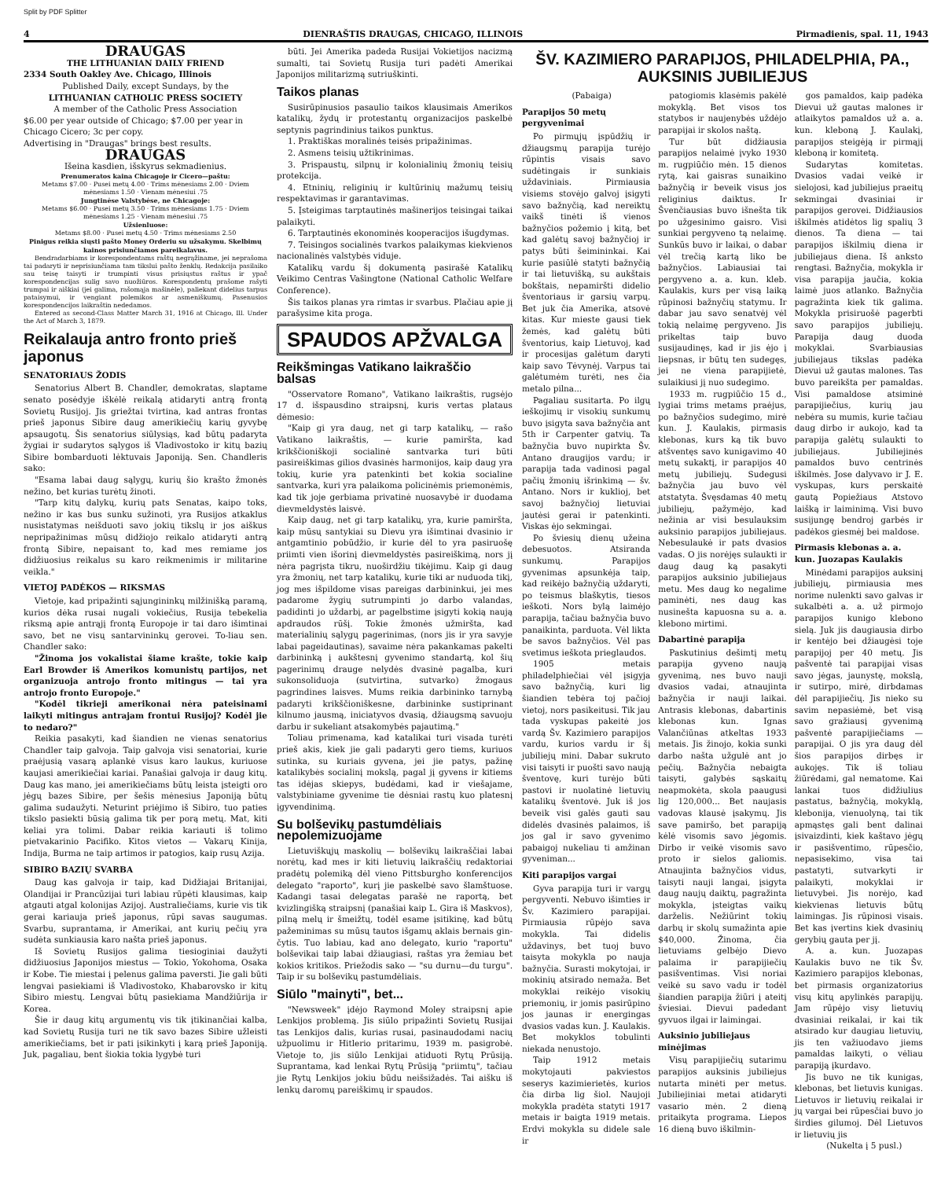Split by PDF Splitter
4 DIENRAŠTIS DRAUGAS, CHICAGO, ILLINOIS Pirmadienis, spal. 11, 1943
DRAUGAS
THE LITHUANIAN DAILY FRIEND
2334 South Oakley Ave. Chicago, Illinois
Published Daily, except Sundays, by the
LITHUANIAN CATHOLIC PRESS SOCIETY
A member of the Catholic Press Association
$6.00 per year outside of Chicago; $7.00 per year in Chicago Cicero; 3c per copy.
Advertising in "Draugas" brings best results.
DRAUGAS
Išeina kasdien, išskyrus sekmadienius.
Prenumeratos kaina Chicagoje ir Cicero—paštu:
Metams $7.00 · Pusei metų 4.00 · Trims mėnesiams 2.00 · Dviem mėnesiams 1.50 · Vienam mėnesiui .75
Jungtinėse Valstybėse, ne Chicagoje:
Metams $6.00 · Pusei metų 3.50 · Trims mėnesiams 1.75 · Dviem mėnesiams 1.25 · Vienam mėnesiui .75
Užsienluose:
Metams $8.00 · Pusei metų 4.50 · Trims mėnesiams 2.50
Pinigus reikia siųsti pašto Money Orderiu su užsakymu. Skelbimų kainos prisiunčiamos pareikalavus.
Bendradarbiams ir korespondentams raštų negrąžiname, jei neprašoma tai padaryti ir neprisiunčiama tam tikslui pašto ženklų. Redakcija pasilaiko sau teisę taisyti ir trumpinti visus prisiųstus raštus ir ypač korespondencijas sulig savo nuožiūros. Korespondentų prašome rašyti trumpai ir aiškiai (jei galima, rašomąja mašinėle), paliekant didelius tarpus pataisymui, ir vengiant polemikos ar asmeniškumų. Pasenusios korespondencijos laikraštin nededamos.
Entered as second-Class Matter March 31, 1916 at Chicago, Ill. Under the Act of March 3, 1879.
Reikalauja antro fronto prieš japonus
SENATORIAUS ŽODIS
Senatorius Albert B. Chandler, demokratas, slaptame senato posėdyje iškėlė reikalą atidaryti antrą frontą Sovietų Rusijoj. Jis griežtai tvirtina, kad antras frontas prieš japonus Sibire daug amerikiečių karių gyvybę apsaugotų. Šis senatorius siūlysiąs, kad būtų padaryta žygiai ir sudarytos sąlygos iš Vladivostoko ir kitų bazių Sibire bombarduoti lėktuvais Japoniją. Sen. Chandleris sako:
"Esama labai daug sąlygų, kurių šio krašto žmonės nežino, bet kurias turėtų žinoti.
"Tarp kitų dalykų, kurių pats Senatas, kaipo toks, nežino ir kas bus sunku sužinoti, yra Rusijos atkaklus nusistatymas neišduoti savo jokių tikslų ir jos aiškus nepripažinimas mūsų didžiojo reikalo atidaryti antrą frontą Sibire, nepaisant to, kad mes remiame jos didžiuosius reikalus su karo reikmenimis ir militarine veikla."
VIETOJ PADĖKOS — RIKSMAS
Vietoje, kad pripažinti sąjungininkų milžinišką paramą, kurios dėka rusai nugali vokiečius, Rusija tebekelia riksmą apie antrąjį frontą Europoje ir tai daro išimtinai savo, bet ne visų santarvininkų gerovei. To-liau sen. Chandler sako:
"Žinoma jos vokalistai šiame krašte, tokie kaip Earl Browder iš Amerikos komunistų partijos, net organizuoja antrojo fronto mitingus — tai yra antrojo fronto Europoje."
"Kodėl tikrieji amerikonai nėra pateisinami laikyti mitingus antrajam frontui Rusijoj? Kodėl jie to nedaro?"
Reikia pasakyti, kad šiandien ne vienas senatorius Chandler taip galvoja. Taip galvoja visi senatoriai, kurie praėjusią vasarą aplankė visus karo laukus, kuriuose kaujasi amerikiečiai kariai. Panašiai galvoja ir daug kitų. Daug kas mano, jei amerikiečiams būtų leista įsteigti oro jėgų bazes Sibire, per šešis mėnesius Japoniją būtų galima sudaužyti. Neturint priėjimo iš Sibiro, tuo paties tikslo pasiekti būsią galima tik per porą metų. Mat, kiti keliai yra tolimi. Dabar reikia kariauti iš tolimo pietvakarinio Pacifiko. Kitos vietos — Vakarų Kinija, Indija, Burma ne taip artimos ir patogios, kaip rusų Azija.
SIBIRO BAZIŲ SVARBA
Daug kas galvoja ir taip, kad Didžiajai Britanijai, Olandijai ir Prancūzijai turi labiau rūpėti klausimas, kaip atgauti atgal kolonijas Azijoj. Australiečiams, kurie vis tik gerai kariauja prieš japonus, rūpi savas saugumas. Svarbu, suprantama, ir Amerikai, ant kurių pečių yra sudėta sunkiausia karo našta prieš japonus.
Iš Sovietų Rusijos galima tiesioginiai daužyti didžiuosius Japonijos miestus — Tokio, Yokohoma, Osaka ir Kobe. Tie miestai į pelenus galima paversti. Jie gali būti lengvai pasiekiami iš Vladivostoko, Khabarovsko ir kitų Sibiro miestų. Lengvai būtų pasiekiama Mandžiūrija ir Korea.
Šie ir daug kitų argumentų vis tik įtikinančiai kalba, kad Sovietų Rusija turi ne tik savo bazes Sibire užleisti amerikiečiams, bet ir pati įsikinkyti į karą prieš Japoniją. Juk, pagaliau, bent šiokia tokia lygybė turi
būti. Jei Amerika padeda Rusijai Vokietijos nacizmą sumalti, tai Sovietų Rusija turi padėti Amerikai Japonijos militarizmą sutriuškinti.
Taikos planas
Susirūpinusios pasaulio taikos klausimais Amerikos katalikų, žydų ir protestantų organizacijos paskelbė septynis pagrindinius taikos punktus.
1. Praktiškas moralinės teisės pripažinimas.
2. Asmens teisių užtikrinimas.
3. Prispaustų, silpnų ir kolonialinių žmonių teisių protekcija.
4. Etninių, religinių ir kultūrinių mažumų teisių respektavimas ir garantavimas.
5. Įsteigimas tarptautinės mašinerijos teisingai taikai palaikyti.
6. Tarptautinės ekonominės kooperacijos išugdymas.
7. Teisingos socialinės tvarkos palaikymas kiekvienos nacionalinės valstybės viduje.
Katalikų vardu šį dokumentą pasirašė Katalikų Veikimo Centras Vašingtone (National Catholic Welfare Conference).
Šis taikos planas yra rimtas ir svarbus. Plačiau apie jį parašysime kita proga.
SPAUDOS APŽVALGA
Reikšmingas Vatikano laikraščio balsas
"Osservatore Romano", Vatikano laikraštis, rugsėjo 17 d. išspausdino straipsnį, kuris vertas plataus dėmesio:
"Kaip gi yra daug, net gi tarp katalikų, — rašo Vatikano laikraštis, — kurie pamiršta, kad krikščioniškoji socialinė santvarka turi būti pasireiškimas gilios dvasinės harmonijos, kaip daug yra tokių, kurie yra patenkinti bet kokia socialine santvarka, kuri yra palaikoma policinėmis priemonėmis, kad tik joje gerbiama privatinė nuosavybė ir duodama dievmeldystės laisvė.
Kaip daug, net gi tarp katalikų, yra, kurie pamiršta, kaip mūsų santykiai su Dievu yra išimtinai dvasinio ir antgamtinio pobūdžio, ir kurie dėl to yra pasiruošę priimti vien išorinį dievmeldystės pasireiškimą, nors jį nėra pagrįsta tikru, nuoširdžiu tikėjimu. Kaip gi daug yra žmonių, net tarp katalikų, kurie tiki ar nuduoda tikį, jog mes išpildome visas pareigas darbininkui, jei mes padarome žygių sutrumpinti jo darbo valandas, padidinti jo uždarbį, ar pagelbstime įsigyti kokią naują apdraudos rūšį. Tokie žmonės užmiršta, kad materialinių sąlygų pagerinimas, (nors jis ir yra savyje labai pageidautinas), savaime nėra pakankamas pakelti darbininką į aukštesnį gyvenimo standartą, kol šių pagerinimų drauge nelydės dvasinė pagalba, kuri sukonsoliduoja (sutvirtina, sutvarko) žmogaus pagrindines laisves. Mums reikia darbininko tarnybą padaryti krikščioniškesne, darbininke sustiprinant kilnumo jausmą, iniciatyvos dvasią, džiaugsmą savuoju darbu ir sukeliant atsakomybės pajautimą."
Toliau primenama, kad katalikai turi visada turėti prieš akis, kiek jie gali padaryti gero tiems, kuriuos sutinka, su kuriais gyvena, jei jie patys, pažinę katalikybės socialinį mokslą, pagal jį gyvens ir kitiems tas idėjas skiepys, budėdami, kad ir viešajame, valstybiniame gyvenime tie dėsniai rastų kuo platesnį įgyvendinimą.
Su bolševikų pastumdėliais nepolemizuojame
Lietuviškųjų maskolių — bolševikų laikraščiai labai norėtų, kad mes ir kiti lietuvių laikraščių redaktoriai pradėtų polemiką dėl vieno Pittsburgho konferencijos delegato "raporto", kurį jie paskelbė savo šlamštuose. Kadangi tasai delegatas parašė ne raportą, bet kvizlingišką straipsnį (panašiai kaip L. Gira iš Maskvos), pilną melų ir šmeižtų, todėl esame įsitikinę, kad būtų pažeminimas su mūsų tautos išgamų aklais bernais gin-čytis. Tuo labiau, kad ano delegato, kurio "raportu" bolševikai taip labai džiaugiasi, raštas yra žemiau bet kokios kritikos. Priežodis sako — "su durnu—du turgu". Taip ir su bolševikų pastumdėliais.
Siūlo "mainyti", bet...
"Newsweek" įdėjo Raymond Moley straipsnį apie Lenkijos problemą. Jis siūlo pripažinti Sovietų Rusijai tas Lenkijos dalis, kurias rusai, pasinaudodami nacių užpuolimu ir Hitlerio pritarimu, 1939 m. pasigrobė. Vietoje to, jis siūlo Lenkijai atiduoti Rytų Prūsiją. Suprantama, kad lenkai Rytų Prūsiją "priimtų", tačiau jie Rytų Lenkijos jokiu būdu neišsižadės. Tai aišku iš lenkų daromų pareiškimų ir spaudos.
ŠV. KAZIMIERO PARAPIJOS, PHILADELPHIA, PA., AUKSINIS JUBILIEJUS
(Pabaiga)
Parapijos 50 metų pergyvenimai
Po pirmųjų įspūdžių ir džiaugsmų parapija turėjo rūpintis visais savo sudėtingais ir sunkiais uždaviniais. Pirmiausia visiems stovėjo galvoj įsigyti savo bažnyčią, kad nereiktų vaikš tinėti iš vienos bažnyčios požemio į kitą, bet kad galėtų savoj bažnyčioj ir patys būti šeimininkai. Kai kurie pasiūlė statyti bažnyčią ir tai lietuvišką, su aukštais bokštais, nepamiršti didelio šventoriaus ir garsių varpų. Bet juk čia Amerika, atsovė kitas. Kur mieste gausi tiek žemės, kad galėtų būti šventorius, kaip Lietuvoj, kad ir procesijas galėtum daryti kaip savo Tėvynėj. Varpus tai galėtumėm turėti, nes čia metalo pilna...
Pagaliau susitarta. Po ilgų ieškojimų ir visokių sunkumų buvo įsigyta sava bažnyčia ant 5th ir Carpenter gatvių. Ta bažnyčia buvo nupirkta Šv. Antano draugijos vardu; ir parapija tada vadinosi pagal pačių žmonių išrinkimą — šv. Antano. Nors ir kuklioj, bet savoj bažnyčioj lietuviai jautėsi gerai ir patenkinti. Viskas ėjo sekmingai.
Po šviesių dienų užeina debesuotos. Atsiranda sunkumų. Parapijos gyvenimas apsunkėja taip, kad reikėjo bažnyčią uždaryti, po teismus blaškytis, tiesos ieškoti. Nors bylą laimėjo parapija, tačiau bažnyčia buvo panaikinta, parduota. Vėl likta be savos bažnyčios. Vėl pas svetimus ieškota prieglaudos.
1905 metais philadelphiečiai vėl įsigyja savo bažnyčią, kuri lig šiandien tebėra toj pačioj vietoj, nors pasikeitusi. Tik jau tada vyskupas pakeitė jos vardą Šv. Kazimiero parapijos vardu, kurios vardu ir šį jubiliejų mini. Dabar sukruto visi taisyti ir puošti savo naują šventovę, kuri turėjo būti pastovi ir nuolatinė lietuvių katalikų šventovė. Juk iš jos beveik visi galės gauti sau didelės dvasinės palaimos, iš jos gal ir savo gyvenimo pabaigoj nukeliau ti amžinan gyveniman...
Kiti parapijos vargai
Gyva parapija turi ir vargų pergyventi. Nebuvo išimties ir Šv. Kazimiero parapijai. Pirmiausia rūpėjo sava mokykla. Tai didelis uždavinys, bet tuoj buvo taisyta mokykla po nauja bažnyčia. Surasti mokytojai, ir mokinių atsirado nemaža. Bet mokyklai reikėjo visokių priemonių, ir jomis pasirūpino jos jaunas ir energingas dvasios vadas kun. J. Kaulakis. Bet mokyklos tobulinti niekada nenustojo.
Taip 1912 metais mokytojauti pakviestos seserys kazimierietės, kurios čia dirba lig šiol. Naujoji mokykla pradėta statyti 1917 metais ir baigta 1919 metais. Erdvi mokykla su didele sale ir
patogiomis klasėmis pakėlė mokyklą. Bet visos tos statybos ir naujenybės uždėjo parapijai ir skolos naštą.
Tur būt didžiausia parapijos nelaimė įvyko 1930 m. rugpiūčio mėn. 15 dienos rytą, kai gaisras sunaikino bažnyčią ir beveik visus jos religinius daiktus. Ir Švenčiausias buvo išnešta tik po užgesinimo gaisro. Visi sunkiai pergyveno tą nelaimę. Sunkūs buvo ir laikai, o dabar vėl trečią kartą liko be bažnyčios. Labiausiai tai pergyveno a. a. kun. kleb. Kaulakis, kurs per visą laiką rūpinosi bažnyčių statymu. Ir dabar jau savo senatvėj vėl tokią nelaimę pergyveno. Jis prikeltas taip buvo susijaudinęs, kad ir jis ėjo į liepsnas, ir būtų ten sudegęs, jei ne viena parapijietė, sulaikiusi jį nuo sudegimo.
1933 m. rugpiūčio 15 d., lygiai trims metams praėjus, po bažnyčios sudegimo, mirė kun. J. Kaulakis, pirmasis klebonas, kurs ką tik buvo atšventęs savo kunigavimo 40 metų sukaktį, ir parapijos 40 metų jubiliejų. Sudegusi bažnyčia jau buvo vėl atstatyta. Švęsdamas 40 metų jubiliejų, pažymėjo, kad nežinia ar visi besulauksim auksinio parapijos jubiliejaus. Nebesulaukė ir pats dvasios vadas. O jis norėjęs sulaukti ir daug daug ką pasakyti parapijos auksinio jubiliejaus metu. Mes daug ko negalime paminėti, nes daug kas nusinešta kapuosna su a. a. klebono mirtimi.
Dabartinė parapija
Paskutinius dešimtį metų parapija gyveno naują gyvenimą, nes buvo nauji dvasios vadai, atnaujinta bažnyčia ir nauji laikai. Antrasis klebonas, dabartinis klebonas kun. Ignas Valančiūnas atkeltas 1933 metais. Jis žinojo, kokia sunki darbo našta užgulė ant jo pečių. Bažnyčia nebaigta taisyti, galybės sąskaitų neapmokėta, skola paaugusi lig 120,000... Bet naujasis vadovas klausė įsakymų. Jis save pamiršo, bet parapiją kėlė visomis savo jėgomis. Dirbo ir veikė visomis savo proto ir sielos galiomis. Atnaujinta bažnyčios vidus, taisyti nauji langai, įsigyta daug naujų daiktų, pagražinta mokykla, įsteigtas vaikų darželis. Nežiūrint tokių darbų ir skolų sumažinta apie $40,000. Žinoma, čia lietuviams gelbėjo Dievo palaima ir parapijiečių pasišventimas. Visi noriai veikė su savo vadu ir todėl šiandien parapija žiūri į ateitį šviesiai. Dievui padedant gyvuos ilgai ir laimingai.
Auksinio jubiliejaus minėjimas
Visų parapijiečių sutarimu parapijos auksinis jubiliejus nutarta minėti per metus. Jubiliejiniai metai atidaryti vasario mėn. 2 dieną pritaikyta programa. Liepos 16 dieną buvo iškilmin-
gos pamaldos, kaip padėka Dievui už gautas malones ir atlaikytos pamaldos už a. a. kun. kleboną J. Kaulakį, parapijos steigėją ir pirmąjį kleboną ir komitetą.
Sudarytas komitetas. Dvasios vadai veikė ir sielojosi, kad jubiliejus praeitų sekmingai dvasiniai ir parapijos gerovei. Didžiausios iškilmės atidėtos lig spalių 3 dienos. Ta diena — tai parapijos iškilmių diena ir jubiliejaus diena. Iš anksto rengtasi. Bažnyčia, mokykla ir visa parapija jaučia, kokia laimė juos atlanko. Bažnyčia pagražinta kiek tik galima. Mokykla prisiruošė pagerbti savo parapijos jubiliejų. Parapija daug duoda mokyklai. Svarbiausias jubiliejaus tikslas padėka Dievui už gautas malones. Tas buvo pareikšta per pamaldas. Visi pamaldose atsiminė parapijiečius, kurių jau nebėra su mumis, kurie tačiau daug dirbo ir aukojo, kad ta parapija galėtų sulaukti to jubiliejaus. Jubiliejinės pamaldos buvo centrinės iškilmės. Jose dalyvavo ir J. E. vyskupas, kurs perskaitė gautą Popiežiaus Atstovo laišką ir laiminimą. Visi buvo susijungę bendroj garbės ir padėkos giesmėj bei maldose.
Pirmasis klebonas a. a. kun. Juozapas Kaulakis
Minėdami parapijos auksinį jubiliejų, pirmiausia mes norime nulenkti savo galvas ir sukalbėti a. a. už pirmojo parapijos kunigo klebono sielą. Juk jis daugiausia dirbo ir kentėjo bei džiaugėsi toje parapijoj per 40 metų. Jis pašventė tai parapijai visas savo jėgas, jaunystę, mokslą, ir sutirpo, mirė, dirbdamas dėl parapijiečių. Jis nieko su savim nepasiėmė, bet visą savo gražiausį gyvenimą pašventė parapijiečiams — parapijai. O jis yra daug dėl šios parapijos dirbęs ir aukojęs. Tik iš toliau žiūrėdami, gal nematome. Kai lankai tuos didžiulius pastatus, bažnyčią, mokyklą, klebonija, vienuolyną, tai tik apmąstęs gali bent dalinai įsivaizdinti, kiek kaštavo jėgų ir pasišventimo, rūpesčio, nepasisekimo, visa tai pastatyti, sutvarkyti ir palaikyti, mokyklai ir lietuvybei. Jis norėjo, kad kiekvienas lietuvis būtų laimingas. Jis rūpinosi visais. Bet kas įvertins kiek dvasinių gerybių gauta per jį.
A. a. kun. Juozapas Kaulakis buvo ne tik Šv. Kazimiero parapijos klebonas, bet pirmasis organizatorius visų kitų apylinkės parapijų. Jam rūpėjo visy lietuvių dvasiniai reikalai, ir kai tik atsirado kur daugiau lietuvių, jis ten važiuodavo jiems pamaldas laikyti, o vėliau parapiją įkurdavo.
Jis buvo ne tik kunigas, klebonas, bet lietuvis kunigas. Lietuvos ir lietuvių reikalai ir jų vargai bei rūpesčiai buvo jo širdies gilumoj. Dėl Lietuvos ir lietuvių jis
(Nukelta į 5 pusl.)